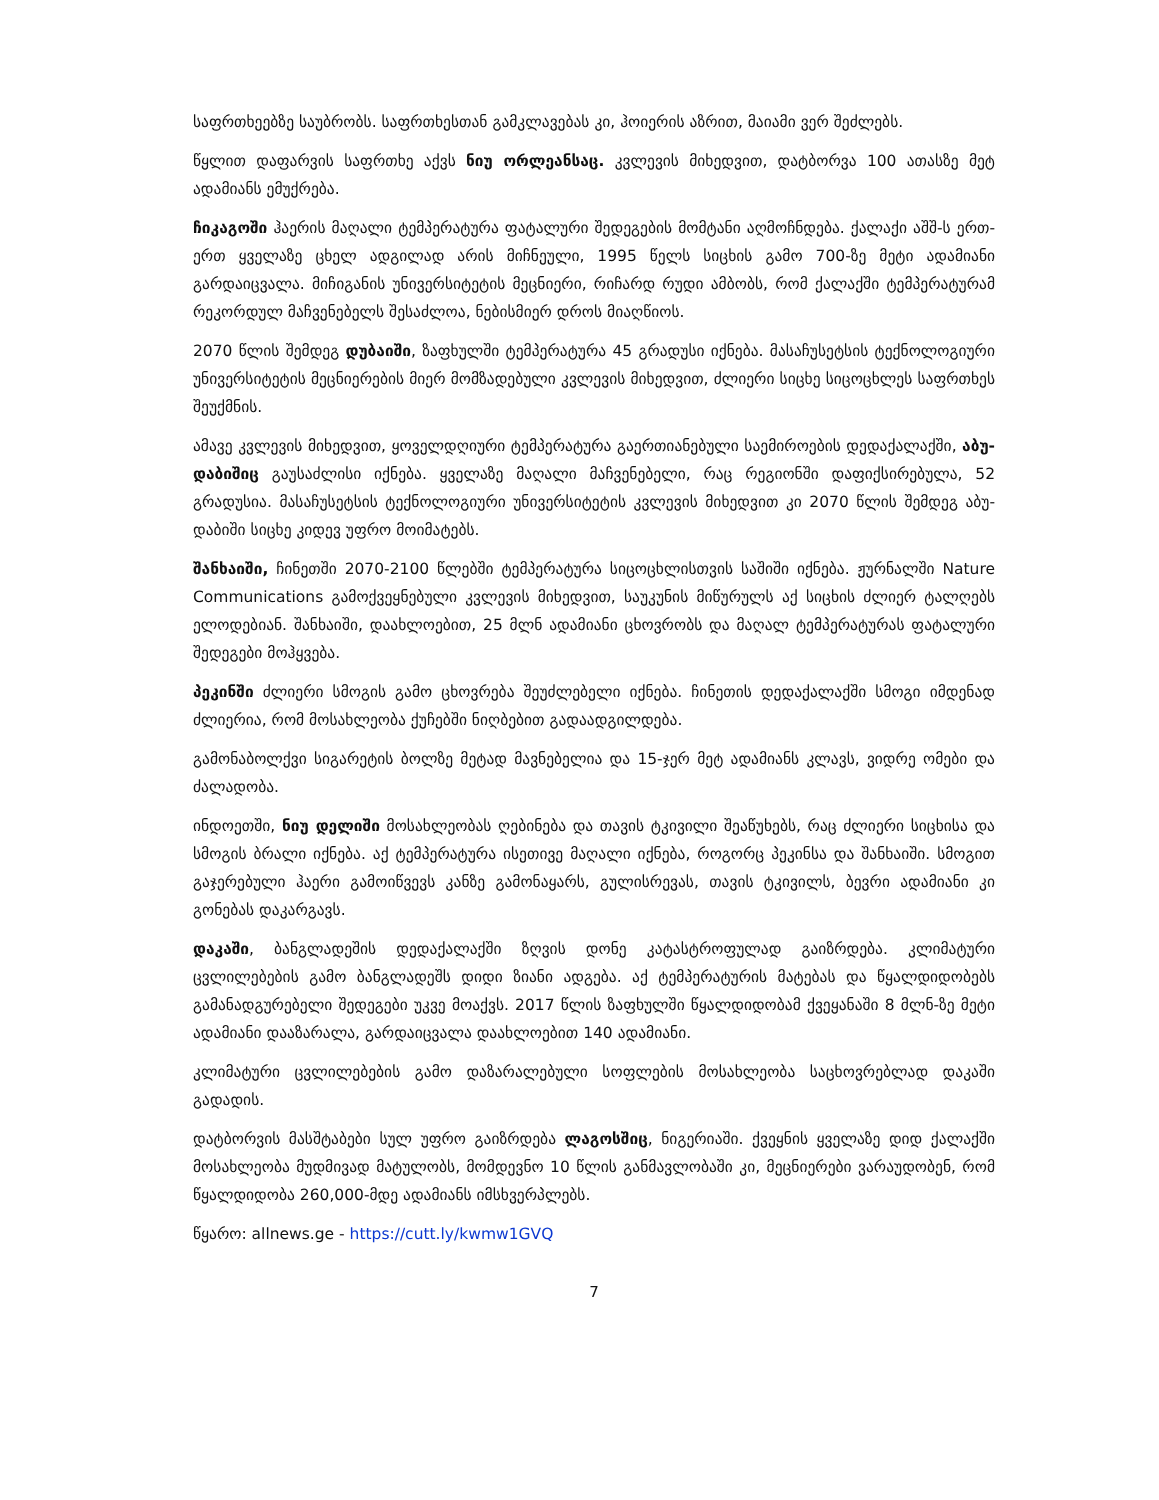საფრთხეებზე საუბრობს. საფრთხესთან გამკლავებას კი, ჰოიერის აზრით, მაიამი ვერ შეძლებს.
წყლით დაფარვის საფრთხე აქვს ნიუ ორლეანსაც. კვლევის მიხედვით, დატბორვა 100 ათასზე მეტ ადამიანს ემუქრება.
ჩიკაგოში ჰაერის მაღალი ტემპერატურა ფატალური შედეგების მომტანი აღმოჩნდება. ქალაქი აშშ-ს ერთ-ერთ ყველაზე ცხელ ადგილად არის მიჩნეული, 1995 წელს სიცხის გამო 700-ზე მეტი ადამიანი გარდაიცვალა. მიჩიგანის უნივერსიტეტის მეცნიერი, რიჩარდ რუდი ამბობს, რომ ქალაქში ტემპერატურამ რეკორდულ მაჩვენებელს შესაძლოა, ნებისმიერ დროს მიაღწიოს.
2070 წლის შემდეგ დუბაიში, ზაფხულში ტემპერატურა 45 გრადუსი იქნება. მასაჩუსეტსის ტექნოლოგიური უნივერსიტეტის მეცნიერების მიერ მომზადებული კვლევის მიხედვით, ძლიერი სიცხე სიცოცხლეს საფრთხეს შეუქმნის.
ამავე კვლევის მიხედვით, ყოველდღიური ტემპერატურა გაერთიანებული საემიროების დედაქალაქში, აბუ-დაბიშიც გაუსაძლისი იქნება. ყველაზე მაღალი მაჩვენებელი, რაც რეგიონში დაფიქსირებულა, 52 გრადუსია. მასაჩუსეტსის ტექნოლოგიური უნივერსიტეტის კვლევის მიხედვით კი 2070 წლის შემდეგ აბუ-დაბიში სიცხე კიდევ უფრო მოიმატებს.
შანხაიში, ჩინეთში 2070-2100 წლებში ტემპერატურა სიცოცხლისთვის საშიში იქნება. ჟურნალში Nature Communications გამოქვეყნებული კვლევის მიხედვით, საუკუნის მიწურულს აქ სიცხის ძლიერ ტალღებს ელოდებიან. შანხაიში, დაახლოებით, 25 მლნ ადამიანი ცხოვრობს და მაღალ ტემპერატურას ფატალური შედეგები მოჰყვება.
პეკინში ძლიერი სმოგის გამო ცხოვრება შეუძლებელი იქნება. ჩინეთის დედაქალაქში სმოგი იმდენად ძლიერია, რომ მოსახლეობა ქუჩებში ნიღბებით გადაადგილდება.
გამონაბოლქვი სიგარეტის ბოლზე მეტად მავნებელია და 15-ჯერ მეტ ადამიანს კლავს, ვიდრე ომები და ძალადობა.
ინდოეთში, ნიუ დელიში მოსახლეობას ღებინება და თავის ტკივილი შეაწუხებს, რაც ძლიერი სიცხისა და სმოგის ბრალი იქნება. აქ ტემპერატურა ისეთივე მაღალი იქნება, როგორც პეკინსა და შანხაიში. სმოგით გაჯერებული ჰაერი გამოიწვევს კანზე გამონაყარს, გულისრევას, თავის ტკივილს, ბევრი ადამიანი კი გონებას დაკარგავს.
დაკაში, ბანგლადეშის დედაქალაქში ზღვის დონე კატასტროფულად გაიზრდება. კლიმატური ცვლილებების გამო ბანგლადეშს დიდი ზიანი ადგება. აქ ტემპერატურის მატებას და წყალდიდობებს გამანადგურებელი შედეგები უკვე მოაქვს. 2017 წლის ზაფხულში წყალდიდობამ ქვეყანაში 8 მლნ-ზე მეტი ადამიანი დააზარალა, გარდაიცვალა დაახლოებით 140 ადამიანი.
კლიმატური ცვლილებების გამო დაზარალებული სოფლების მოსახლეობა საცხოვრებლად დაკაში გადადის.
დატბორვის მასშტაბები სულ უფრო გაიზრდება ლაგოსშიც, ნიგერიაში. ქვეყნის ყველაზე დიდ ქალაქში მოსახლეობა მუდმივად მატულობს, მომდევნო 10 წლის განმავლობაში კი, მეცნიერები ვარაუდობენ, რომ წყალდიდობა 260,000-მდე ადამიანს იმსხვერპლებს.
წყარო: allnews.ge - https://cutt.ly/kwmw1GVQ
7